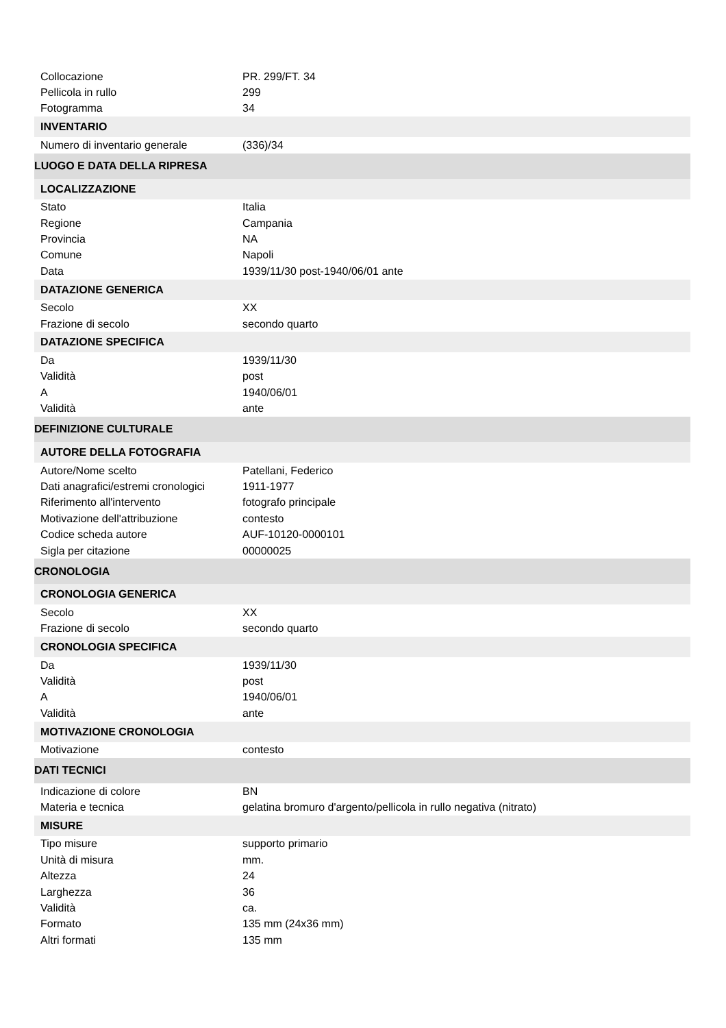| Collocazione | PR. 299/FT. 34 |
| Pellicola in rullo | 299 |
| Fotogramma | 34 |
| INVENTARIO | |
| Numero di inventario generale | (336)/34 |
| LUOGO E DATA DELLA RIPRESA | |
| LOCALIZZAZIONE | |
| Stato | Italia |
| Regione | Campania |
| Provincia | NA |
| Comune | Napoli |
| Data | 1939/11/30 post-1940/06/01 ante |
| DATAZIONE GENERICA | |
| Secolo | XX |
| Frazione di secolo | secondo quarto |
| DATAZIONE SPECIFICA | |
| Da | 1939/11/30 |
| Validità | post |
| A | 1940/06/01 |
| Validità | ante |
| DEFINIZIONE CULTURALE | |
| AUTORE DELLA FOTOGRAFIA | |
| Autore/Nome scelto | Patellani, Federico |
| Dati anagrafici/estremi cronologici | 1911-1977 |
| Riferimento all'intervento | fotografo principale |
| Motivazione dell'attribuzione | contesto |
| Codice scheda autore | AUF-10120-0000101 |
| Sigla per citazione | 00000025 |
| CRONOLOGIA | |
| CRONOLOGIA GENERICA | |
| Secolo | XX |
| Frazione di secolo | secondo quarto |
| CRONOLOGIA SPECIFICA | |
| Da | 1939/11/30 |
| Validità | post |
| A | 1940/06/01 |
| Validità | ante |
| MOTIVAZIONE CRONOLOGIA | |
| Motivazione | contesto |
| DATI TECNICI | |
| Indicazione di colore | BN |
| Materia e tecnica | gelatina bromuro d'argento/pellicola in rullo negativa (nitrato) |
| MISURE | |
| Tipo misure | supporto primario |
| Unità di misura | mm. |
| Altezza | 24 |
| Larghezza | 36 |
| Validità | ca. |
| Formato | 135 mm (24x36 mm) |
| Altri formati | 135 mm |